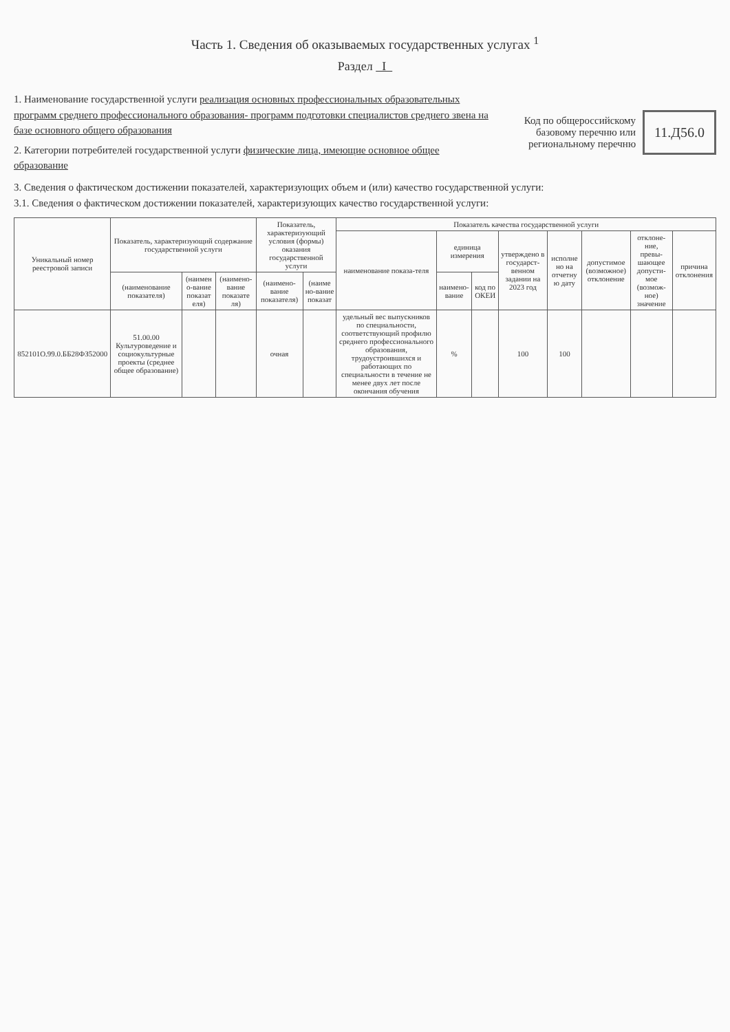Часть 1. Сведения об оказываемых государственных услугах <sup>1</sup>
Раздел I
1. Наименование государственной услуги реализация основных профессиональных образовательных программ среднего профессионального образования- программ подготовки специалистов среднего звена на базе основного общего образования
2. Категории потребителей государственной услуги физические лица, имеющие основное общее образование
Код по общероссийскому базовому перечню или региональному перечню
11.Д56.0
3. Сведения о фактическом достижении показателей, характеризующих объем и (или) качество государственной услуги:
3.1. Сведения о фактическом достижении показателей, характеризующих качество государственной услуги:
| Уникальный номер реестровой записи | Показатель, характеризующий содержание государственной услуги | | | Показатель, характеризующий условия (формы) оказания государственной услуги | | Показатель качества государственной услуги | | | | | | | |
| --- | --- | --- | --- | --- | --- | --- | --- | --- | --- | --- | --- | --- | --- |
| | | | | | | наименование показа-теля | единица измерения | | утверждено в государст-венном задании на 2023 год | исполне но на отчетну ю дату | допустимое (возможное) отклонение | отклоне-ние, превы-шающее допусти-мое (возмож-ное) значение | причина отклонения |
| | (наименование показателя) | (наимен о-вание показат еля) | (наимено-вание показате ля) | (наимено-вание показателя) | (наиме но-вание показат | | наимено-вание | код по ОКЕИ | | | | | |
| 852101О.99.0.ББ28ФЗ52000 | 51.00.00 Культуроведение и социокультурные проекты (среднее общее образование) | | | очная | | удельный вес выпускников по специальности, соответствующий профилю среднего профессионального образования, трудоустроившихся и работающих по специальности в течение не менее двух лет после окончания обучения | % | | 100 | 100 | | | |